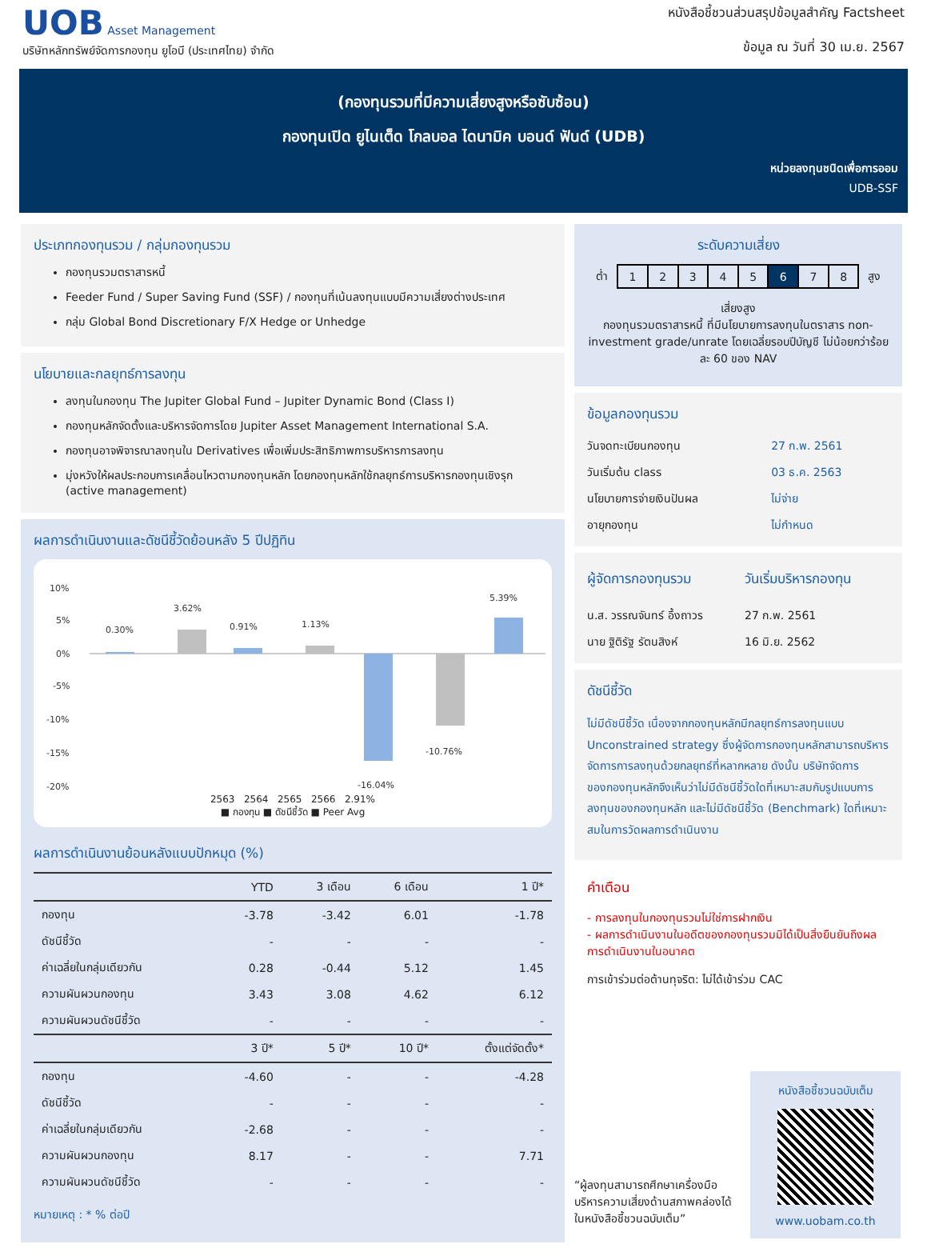UOB Asset Management
บริษัทหลักทรัพย์จัดการกองทุน ยูโอบี (ประเทศไทย) จำกัด
หนังสือชี้ชวนส่วนสรุปข้อมูลสำคัญ Factsheet
ข้อมูล ณ วันที่ 30 เม.ย. 2567
(กองทุนรวมที่มีความเสี่ยงสูงหรือซับซ้อน)
กองทุนเปิด ยูไนเต็ด โกลบอล ไดนามิค บอนด์ ฟันด์ (UDB)
หน่วยลงทุนชนิดเพื่อการออม
UDB-SSF
ประเภทกองทุนรวม / กลุ่มกองทุนรวม
กองทุนรวมตราสารหนี้
Feeder Fund / Super Saving Fund (SSF) / กองทุนที่เน้นลงทุนแบบมีความเสี่ยงต่างประเทศ
กลุ่ม Global Bond Discretionary F/X Hedge or Unhedge
นโยบายและกลยุทธ์การลงทุน
ลงทุนในกองทุน The Jupiter Global Fund – Jupiter Dynamic Bond (Class I)
กองทุนหลักจัดตั้งและบริหารจัดการโดย Jupiter Asset Management International S.A.
กองทุนอาจพิจารณาลงทุนใน Derivatives เพื่อเพิ่มประสิทธิภาพการบริหารการลงทุน
มุ่งหวังให้ผลประกอบการเคลื่อนไหวตามกองทุนหลัก โดยกองทุนหลักใช้กลยุทธ์การบริหารกองทุนเชิงรุก (active management)
ผลการดำเนินงานและดัชนีชี้วัดย้อนหลัง 5 ปีปฏิทิน
10%
5%
0%
-5%
-10%
-15%
-20%
0.30%
3.62%
0.91%
1.13%
-16.04%
-10.76%
5.39%
2563 2564 2565 2566 2.91%
■ กองทุน ■ ดัชนีชี้วัด ■ Peer Avg
ผลการดำเนินงานย้อนหลังแบบปักหมุด (%)
| | YTD | 3 เดือน | 6 เดือน | 1 ปี* |
| --- | --- | --- | --- | --- |
| กองทุน | -3.78 | -3.42 | 6.01 | -1.78 |
| ดัชนีชี้วัด | - | - | - | - |
| ค่าเฉลี่ยในกลุ่มเดียวกัน | 0.28 | -0.44 | 5.12 | 1.45 |
| ความผันผวนกองทุน | 3.43 | 3.08 | 4.62 | 6.12 |
| ความผันผวนดัชนีชี้วัด | - | - | - | - |
| | 3 ปี* | 5 ปี* | 10 ปี* | ตั้งแต่จัดตั้ง* |
| กองทุน | -4.60 | - | - | -4.28 |
| ดัชนีชี้วัด | - | - | - | - |
| ค่าเฉลี่ยในกลุ่มเดียวกัน | -2.68 | - | - | - |
| ความผันผวนกองทุน | 8.17 | - | - | 7.71 |
| ความผันผวนดัชนีชี้วัด | - | - | - | - |
หมายเหตุ : * % ต่อปี
ระดับความเสี่ยง
| ต่ำ | 1 | 2 | 3 | 4 | 5 | 6 | 7 | 8 | สูง |
เสี่ยงสูง
กองทุนรวมตราสารหนี้ ที่มีนโยบายการลงทุนในตราสาร non-investment grade/unrate โดยเฉลี่ยรอบปีบัญชี ไม่น้อยกว่าร้อยละ 60 ของ NAV
ข้อมูลกองทุนรวม
| วันจดทะเบียนกองทุน | 27 ก.พ. 2561 |
| วันเริ่มต้น class | 03 ธ.ค. 2563 |
| นโยบายการจ่ายเงินปันผล | ไม่จ่าย |
| อายุกองทุน | ไม่กำหนด |
| ผู้จัดการกองทุนรวม | วันเริ่มบริหารกองทุน |
| น.ส. วรรณจันทร์ อึ้งถาวร | 27 ก.พ. 2561 |
| นาย ฐิติรัฐ รัตนสิงห์ | 16 มิ.ย. 2562 |
ดัชนีชี้วัด
ไม่มีดัชนีชี้วัด เนื่องจากกองทุนหลักมีกลยุทธ์การลงทุนแบบ Unconstrained strategy ซึ่งผู้จัดการกองทุนหลักสามารถบริหารจัดการการลงทุนด้วยกลยุทธ์ที่หลากหลาย ดังนั้น บริษัทจัดการของกองทุนหลักจึงเห็นว่าไม่มีดัชนีชี้วัดใดที่เหมาะสมกับรูปแบบการลงทุนของกองทุนหลัก และไม่มีดัชนีชี้วัด (Benchmark) ใดที่เหมาะสมในการวัดผลการดำเนินงาน
คำเตือน
- การลงทุนในกองทุนรวมไม่ใช่การฝากเงิน
- ผลการดำเนินงานในอดีตของกองทุนรวมมิได้เป็นสิ่งยืนยันถึงผลการดำเนินงานในอนาคต
การเข้าร่วมต่อต้านทุจริต: ไม่ได้เข้าร่วม CAC
“ผู้ลงทุนสามารถศึกษาเครื่องมือบริหารความเสี่ยงด้านสภาพคล่องได้ในหนังสือชี้ชวนฉบับเต็ม”
หนังสือชี้ชวนฉบับเต็ม
www.uobam.co.th